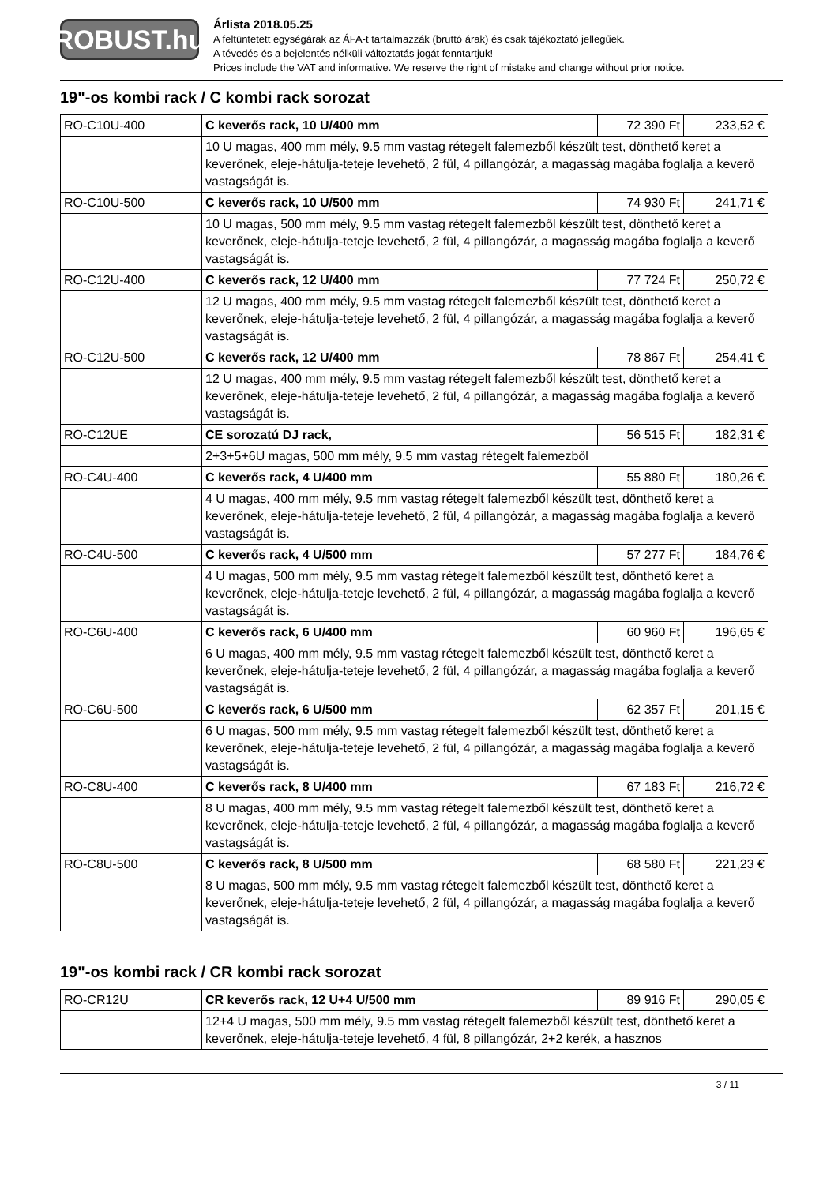ROBUST.hu
Árlista 2018.05.25
A feltüntetett egységárak az ÁFA-t tartalmazzák (bruttó árak) és csak tájékoztató jellegűek.
A tévedés és a bejelentés nélküli változtatás jogát fenntartjuk!
Prices include the VAT and informative. We reserve the right of mistake and change without prior notice.
19"-os kombi rack / C kombi rack sorozat
| RO-C10U-400 | C keverős rack, 10 U/400 mm | 72 390 Ft | 233,52 € |
| | 10 U magas, 400 mm mély, 9.5 mm vastag rétegelt falemezből készült test, dönthető keret a keverőnek, eleje-hátulja-teteje levehető, 2 fül, 4 pillangózár, a magasság magába foglalja a keverő vastagságát is. | | |
| RO-C10U-500 | C keverős rack, 10 U/500 mm | 74 930 Ft | 241,71 € |
| | 10 U magas, 500 mm mély, 9.5 mm vastag rétegelt falemezből készült test, dönthető keret a keverőnek, eleje-hátulja-teteje levehető, 2 fül, 4 pillangózár, a magasság magába foglalja a keverő vastagságát is. | | |
| RO-C12U-400 | C keverős rack, 12 U/400 mm | 77 724 Ft | 250,72 € |
| | 12 U magas, 400 mm mély, 9.5 mm vastag rétegelt falemezből készült test, dönthető keret a keverőnek, eleje-hátulja-teteje levehető, 2 fül, 4 pillangózár, a magasság magába foglalja a keverő vastagságát is. | | |
| RO-C12U-500 | C keverős rack, 12 U/400 mm | 78 867 Ft | 254,41 € |
| | 12 U magas, 400 mm mély, 9.5 mm vastag rétegelt falemezből készült test, dönthető keret a keverőnek, eleje-hátulja-teteje levehető, 2 fül, 4 pillangózár, a magasság magába foglalja a keverő vastagságát is. | | |
| RO-C12UE | CE sorozatú DJ rack, | 56 515 Ft | 182,31 € |
| | 2+3+5+6U magas, 500 mm mély, 9.5 mm vastag rétegelt falemezből | | |
| RO-C4U-400 | C keverős rack, 4 U/400 mm | 55 880 Ft | 180,26 € |
| | 4 U magas, 400 mm mély, 9.5 mm vastag rétegelt falemezből készült test, dönthető keret a keverőnek, eleje-hátulja-teteje levehető, 2 fül, 4 pillangózár, a magasság magába foglalja a keverő vastagságát is. | | |
| RO-C4U-500 | C keverős rack, 4 U/500 mm | 57 277 Ft | 184,76 € |
| | 4 U magas, 500 mm mély, 9.5 mm vastag rétegelt falemezből készült test, dönthető keret a keverőnek, eleje-hátulja-teteje levehető, 2 fül, 4 pillangózár, a magasság magába foglalja a keverő vastagságát is. | | |
| RO-C6U-400 | C keverős rack, 6 U/400 mm | 60 960 Ft | 196,65 € |
| | 6 U magas, 400 mm mély, 9.5 mm vastag rétegelt falemezből készült test, dönthető keret a keverőnek, eleje-hátulja-teteje levehető, 2 fül, 4 pillangózár, a magasság magába foglalja a keverő vastagságát is. | | |
| RO-C6U-500 | C keverős rack, 6 U/500 mm | 62 357 Ft | 201,15 € |
| | 6 U magas, 500 mm mély, 9.5 mm vastag rétegelt falemezből készült test, dönthető keret a keverőnek, eleje-hátulja-teteje levehető, 2 fül, 4 pillangózár, a magasság magába foglalja a keverő vastagságát is. | | |
| RO-C8U-400 | C keverős rack, 8 U/400 mm | 67 183 Ft | 216,72 € |
| | 8 U magas, 400 mm mély, 9.5 mm vastag rétegelt falemezből készült test, dönthető keret a keverőnek, eleje-hátulja-teteje levehető, 2 fül, 4 pillangózár, a magasság magába foglalja a keverő vastagságát is. | | |
| RO-C8U-500 | C keverős rack, 8 U/500 mm | 68 580 Ft | 221,23 € |
| | 8 U magas, 500 mm mély, 9.5 mm vastag rétegelt falemezből készült test, dönthető keret a keverőnek, eleje-hátulja-teteje levehető, 2 fül, 4 pillangózár, a magasság magába foglalja a keverő vastagságát is. | | |
19"-os kombi rack / CR kombi rack sorozat
| RO-CR12U | CR keverős rack, 12 U+4 U/500 mm | 89 916 Ft | 290,05 € |
| | 12+4 U magas, 500 mm mély, 9.5 mm vastag rétegelt falemezből készült test, dönthető keret a keverőnek, eleje-hátulja-teteje levehető, 4 fül, 8 pillangózár, 2+2 kerék, a hasznos | | |
3 / 11